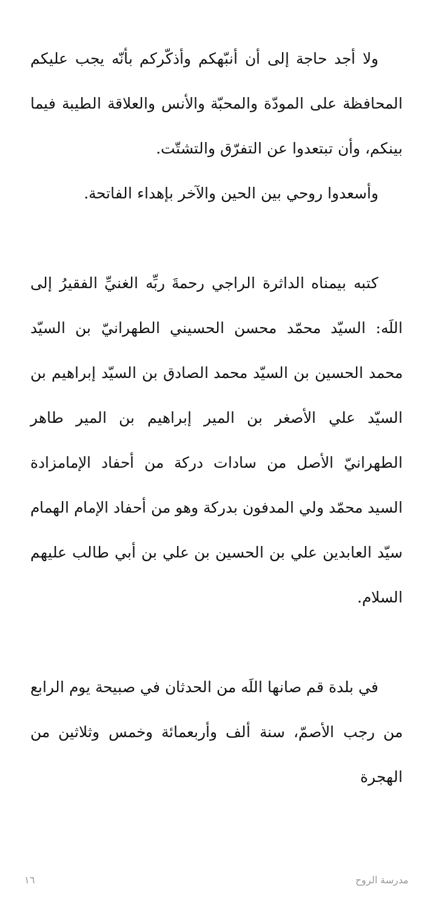ولا أجد حاجة إلى أن أنبّهكم وأذكّركم بأنّه يجب عليكم المحافظة على المودّة والمحبّة والأنس والعلاقة الطيبة فيما بينكم، وأن تبتعدوا عن التفرّق والتشتّت.
وأسعدوا روحي بين الحين والآخر بإهداء الفاتحة.
كتبه بيمناه الداثرة الراجي رحمةَ ربِّه الغنيِّ الفقيرُ إلى اللَه: السيّد محمّد محسن الحسيني الطهرانيّ بن السيّد محمد الحسين بن السيّد محمد الصادق بن السيّد إبراهيم بن السيّد علي الأصغر بن المير إبراهيم بن المير طاهر الطهرانيّ الأصل من سادات دركة من أحفاد الإمامزادة السيد محمّد ولي المدفون بدركة وهو من أحفاد الإمام الهمام سيّد العابدين علي بن الحسين بن علي بن أبي طالب عليهم السلام.
في بلدة قم صانها اللَه من الحدثان في صبيحة يوم الرابع من رجب الأصمّ، سنة ألف وأربعمائة وخمس وثلاثين من الهجرة
١٦ مدرسة الروح